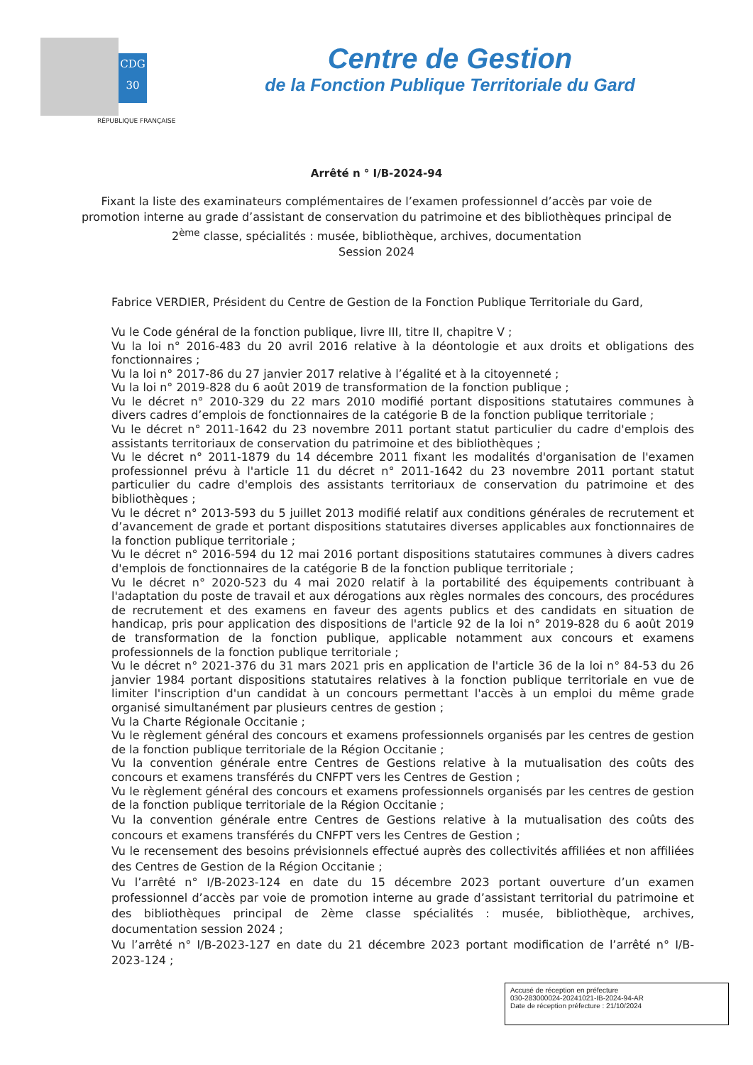CDG
30
RÉPUBLIQUE FRANÇAISE
Centre de Gestion
de la Fonction Publique Territoriale du Gard
Arrêté n ° I/B-2024-94
Fixant la liste des examinateurs complémentaires de l’examen professionnel d’accès par voie de promotion interne au grade d’assistant de conservation du patrimoine et des bibliothèques principal de 2<sup>ème</sup> classe, spécialités : musée, bibliothèque, archives, documentation
Session 2024
Fabrice VERDIER, Président du Centre de Gestion de la Fonction Publique Territoriale du Gard,
Vu le Code général de la fonction publique, livre III, titre II, chapitre V ;
Vu la loi n° 2016-483 du 20 avril 2016 relative à la déontologie et aux droits et obligations des fonctionnaires ;
Vu la loi n° 2017-86 du 27 janvier 2017 relative à l’égalité et à la citoyenneté ;
Vu la loi n° 2019-828 du 6 août 2019 de transformation de la fonction publique ;
Vu le décret n° 2010-329 du 22 mars 2010 modifié portant dispositions statutaires communes à divers cadres d’emplois de fonctionnaires de la catégorie B de la fonction publique territoriale ;
Vu le décret n° 2011-1642 du 23 novembre 2011 portant statut particulier du cadre d'emplois des assistants territoriaux de conservation du patrimoine et des bibliothèques ;
Vu le décret n° 2011-1879 du 14 décembre 2011 fixant les modalités d'organisation de l'examen professionnel prévu à l'article 11 du décret n° 2011-1642 du 23 novembre 2011 portant statut particulier du cadre d'emplois des assistants territoriaux de conservation du patrimoine et des bibliothèques ;
Vu le décret n° 2013-593 du 5 juillet 2013 modifié relatif aux conditions générales de recrutement et d’avancement de grade et portant dispositions statutaires diverses applicables aux fonctionnaires de la fonction publique territoriale ;
Vu le décret n° 2016-594 du 12 mai 2016 portant dispositions statutaires communes à divers cadres d'emplois de fonctionnaires de la catégorie B de la fonction publique territoriale ;
Vu le décret n° 2020-523 du 4 mai 2020 relatif à la portabilité des équipements contribuant à l'adaptation du poste de travail et aux dérogations aux règles normales des concours, des procédures de recrutement et des examens en faveur des agents publics et des candidats en situation de handicap, pris pour application des dispositions de l'article 92 de la loi n° 2019-828 du 6 août 2019 de transformation de la fonction publique, applicable notamment aux concours et examens professionnels de la fonction publique territoriale ;
Vu le décret n° 2021-376 du 31 mars 2021 pris en application de l'article 36 de la loi n° 84-53 du 26 janvier 1984 portant dispositions statutaires relatives à la fonction publique territoriale en vue de limiter l'inscription d'un candidat à un concours permettant l'accès à un emploi du même grade organisé simultanément par plusieurs centres de gestion ;
Vu la Charte Régionale Occitanie ;
Vu le règlement général des concours et examens professionnels organisés par les centres de gestion de la fonction publique territoriale de la Région Occitanie ;
Vu la convention générale entre Centres de Gestions relative à la mutualisation des coûts des concours et examens transférés du CNFPT vers les Centres de Gestion ;
Vu le règlement général des concours et examens professionnels organisés par les centres de gestion de la fonction publique territoriale de la Région Occitanie ;
Vu la convention générale entre Centres de Gestions relative à la mutualisation des coûts des concours et examens transférés du CNFPT vers les Centres de Gestion ;
Vu le recensement des besoins prévisionnels effectué auprès des collectivités affiliées et non affiliées des Centres de Gestion de la Région Occitanie ;
Vu l’arrêté n° I/B-2023-124 en date du 15 décembre 2023 portant ouverture d’un examen professionnel d’accès par voie de promotion interne au grade d’assistant territorial du patrimoine et des bibliothèques principal de 2ème classe spécialités : musée, bibliothèque, archives, documentation session 2024 ;
Vu l’arrêté n° I/B-2023-127 en date du 21 décembre 2023 portant modification de l’arrêté n° I/B-2023-124 ;
Accusé de réception en préfecture
030-283000024-20241021-IB-2024-94-AR
Date de réception préfecture : 21/10/2024